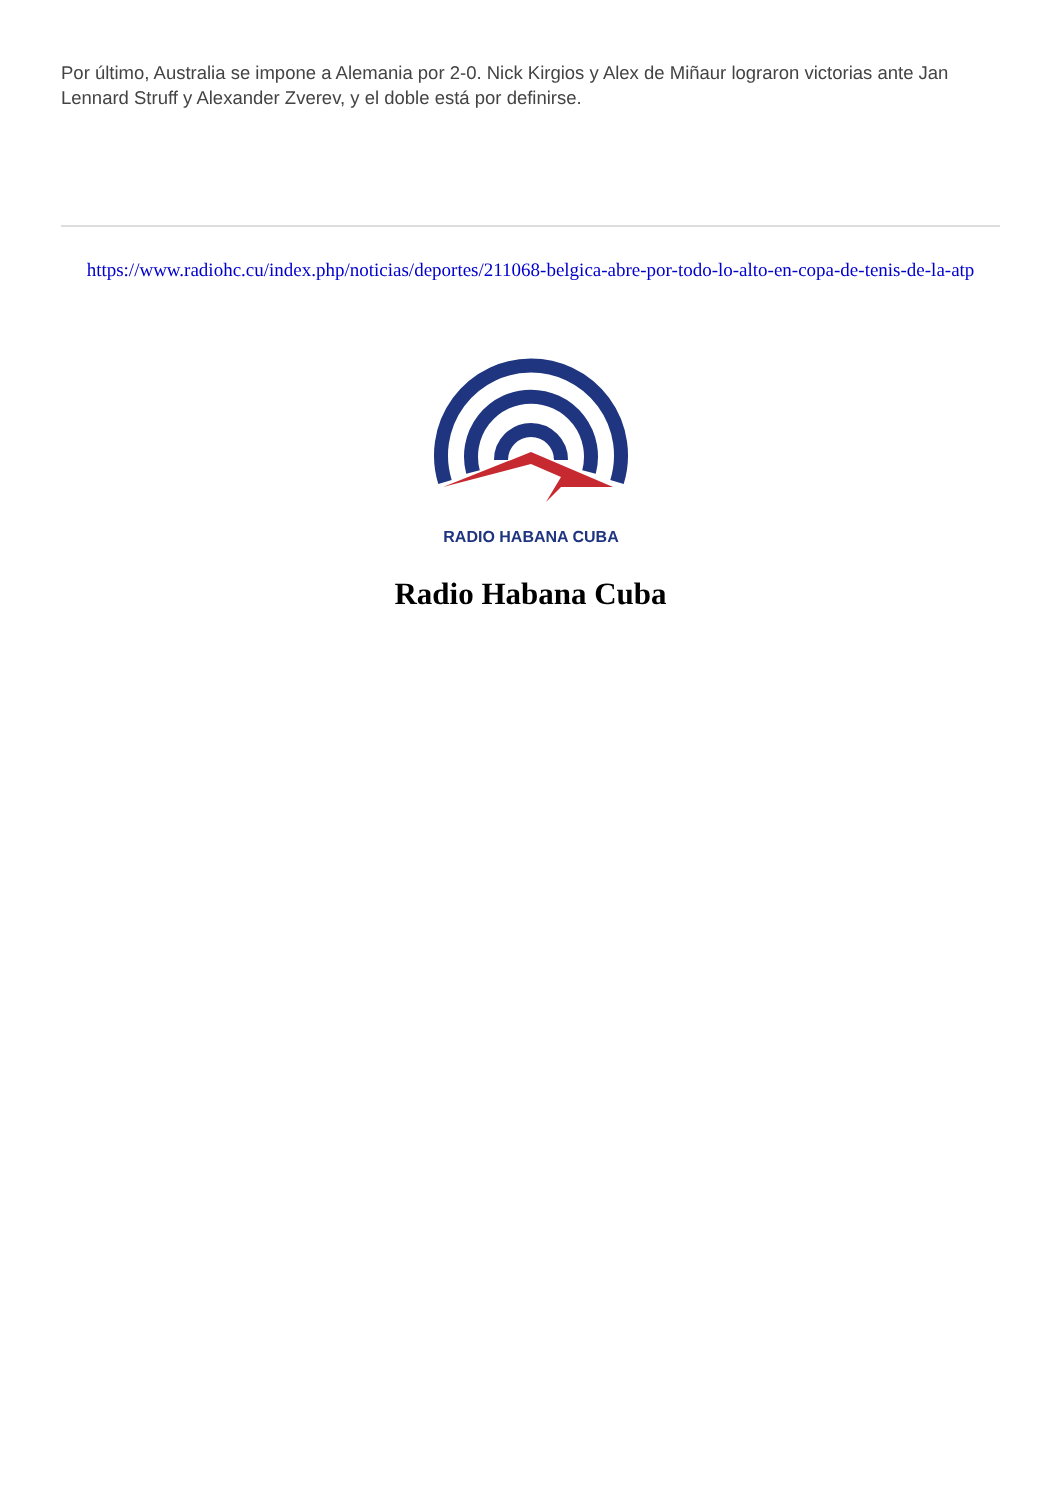Por último, Australia se impone a Alemania por 2-0. Nick Kirgios y Alex de Miñaur lograron victorias ante Jan Lennard Struff y Alexander Zverev, y el doble está por definirse.
https://www.radiohc.cu/index.php/noticias/deportes/211068-belgica-abre-por-todo-lo-alto-en-copa-de-tenis-de-la-atp
RADIO HABANA CUBA
Radio Habana Cuba